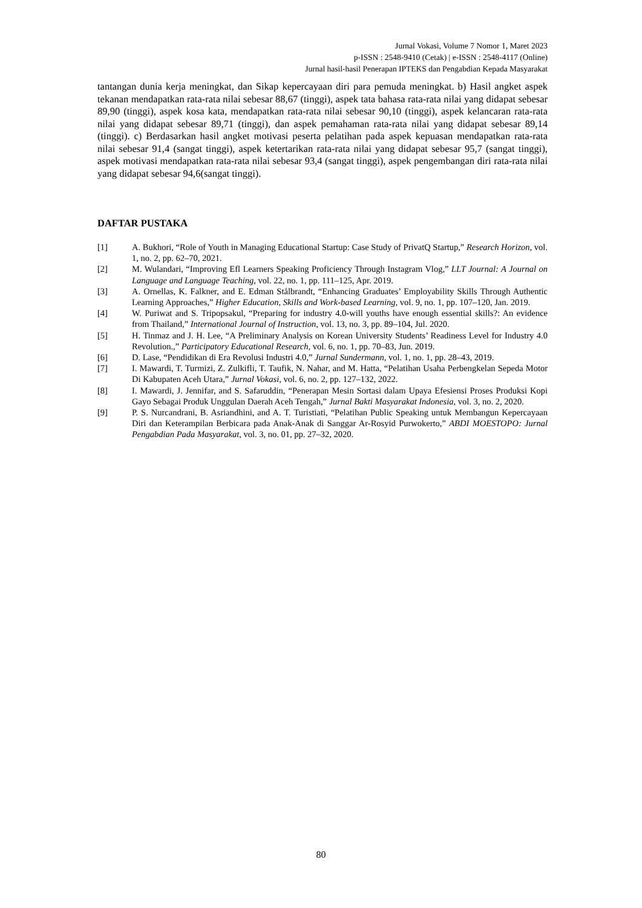Jurnal Vokasi, Volume 7 Nomor 1, Maret 2023
p-ISSN : 2548-9410 (Cetak) | e-ISSN : 2548-4117 (Online)
Jurnal hasil-hasil Penerapan IPTEKS dan Pengabdian Kepada Masyarakat
tantangan dunia kerja meningkat, dan Sikap kepercayaan diri para pemuda meningkat. b) Hasil angket aspek tekanan mendapatkan rata-rata nilai sebesar 88,67 (tinggi), aspek tata bahasa rata-rata nilai yang didapat sebesar 89,90 (tinggi), aspek kosa kata, mendapatkan rata-rata nilai sebesar 90,10 (tinggi), aspek kelancaran rata-rata nilai yang didapat sebesar 89,71 (tinggi), dan aspek pemahaman rata-rata nilai yang didapat sebesar 89,14 (tinggi). c) Berdasarkan hasil angket motivasi peserta pelatihan pada aspek kepuasan mendapatkan rata-rata nilai sebesar 91,4 (sangat tinggi), aspek ketertarikan rata-rata nilai yang didapat sebesar 95,7 (sangat tinggi), aspek motivasi mendapatkan rata-rata nilai sebesar 93,4 (sangat tinggi), aspek pengembangan diri rata-rata nilai yang didapat sebesar 94,6(sangat tinggi).
DAFTAR PUSTAKA
[1] A. Bukhori, “Role of Youth in Managing Educational Startup: Case Study of PrivatQ Startup,” Research Horizon, vol. 1, no. 2, pp. 62–70, 2021.
[2] M. Wulandari, “Improving Efl Learners Speaking Proficiency Through Instagram Vlog,” LLT Journal: A Journal on Language and Language Teaching, vol. 22, no. 1, pp. 111–125, Apr. 2019.
[3] A. Ornellas, K. Falkner, and E. Edman Stålbrandt, “Enhancing Graduates’ Employability Skills Through Authentic Learning Approaches,” Higher Education, Skills and Work-based Learning, vol. 9, no. 1, pp. 107–120, Jan. 2019.
[4] W. Puriwat and S. Tripopsakul, “Preparing for industry 4.0-will youths have enough essential skills?: An evidence from Thailand,” International Journal of Instruction, vol. 13, no. 3, pp. 89–104, Jul. 2020.
[5] H. Tinmaz and J. H. Lee, “A Preliminary Analysis on Korean University Students’ Readiness Level for Industry 4.0 Revolution.,” Participatory Educational Research, vol. 6, no. 1, pp. 70–83, Jun. 2019.
[6] D. Lase, “Pendidikan di Era Revolusi Industri 4.0,” Jurnal Sundermann, vol. 1, no. 1, pp. 28–43, 2019.
[7] I. Mawardi, T. Turmizi, Z. Zulkifli, T. Taufik, N. Nahar, and M. Hatta, “Pelatihan Usaha Perbengkelan Sepeda Motor Di Kabupaten Aceh Utara,” Jurnal Vokasi, vol. 6, no. 2, pp. 127–132, 2022.
[8] I. Mawardi, J. Jennifar, and S. Safaruddin, “Penerapan Mesin Sortasi dalam Upaya Efesiensi Proses Produksi Kopi Gayo Sebagai Produk Unggulan Daerah Aceh Tengah,” Jurnal Bakti Masyarakat Indonesia, vol. 3, no. 2, 2020.
[9] P. S. Nurcandrani, B. Asriandhini, and A. T. Turistiati, “Pelatihan Public Speaking untuk Membangun Kepercayaan Diri dan Keterampilan Berbicara pada Anak-Anak di Sanggar Ar-Rosyid Purwokerto,” ABDI MOESTOPO: Jurnal Pengabdian Pada Masyarakat, vol. 3, no. 01, pp. 27–32, 2020.
80